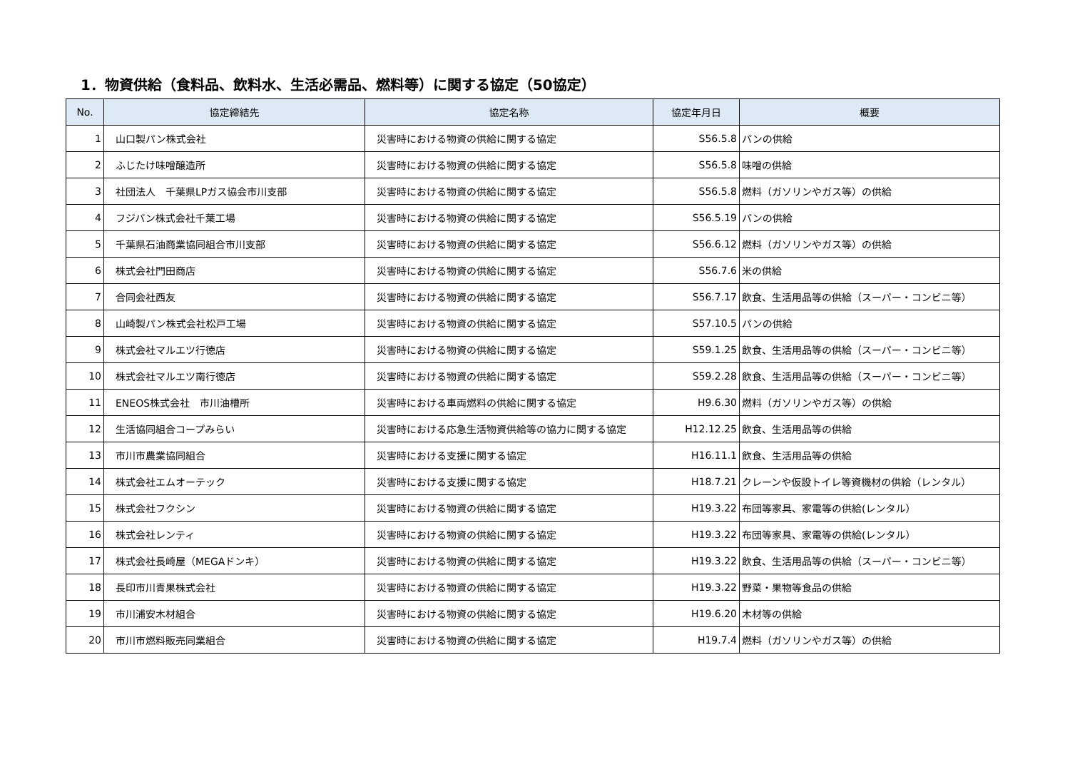1．物資供給（食料品、飲料水、生活必需品、燃料等）に関する協定（50協定）
| No. | 協定締結先 | 協定名称 | 協定年月日 | 概要 |
| --- | --- | --- | --- | --- |
| 1 | 山口製パン株式会社 | 災害時における物資の供給に関する協定 | S56.5.8 | パンの供給 |
| 2 | ふじたけ味噌醸造所 | 災害時における物資の供給に関する協定 | S56.5.8 | 味噌の供給 |
| 3 | 社団法人 千葉県LPガス協会市川支部 | 災害時における物資の供給に関する協定 | S56.5.8 | 燃料（ガソリンやガス等）の供給 |
| 4 | フジパン株式会社千葉工場 | 災害時における物資の供給に関する協定 | S56.5.19 | パンの供給 |
| 5 | 千葉県石油商業協同組合市川支部 | 災害時における物資の供給に関する協定 | S56.6.12 | 燃料（ガソリンやガス等）の供給 |
| 6 | 株式会社門田商店 | 災害時における物資の供給に関する協定 | S56.7.6 | 米の供給 |
| 7 | 合同会社西友 | 災害時における物資の供給に関する協定 | S56.7.17 | 飲食、生活用品等の供給（スーパー・コンビニ等） |
| 8 | 山崎製パン株式会社松戸工場 | 災害時における物資の供給に関する協定 | S57.10.5 | パンの供給 |
| 9 | 株式会社マルエツ行徳店 | 災害時における物資の供給に関する協定 | S59.1.25 | 飲食、生活用品等の供給（スーパー・コンビニ等） |
| 10 | 株式会社マルエツ南行徳店 | 災害時における物資の供給に関する協定 | S59.2.28 | 飲食、生活用品等の供給（スーパー・コンビニ等） |
| 11 | ENEOS株式会社 市川油槽所 | 災害時における車両燃料の供給に関する協定 | H9.6.30 | 燃料（ガソリンやガス等）の供給 |
| 12 | 生活協同組合コープみらい | 災害時における応急生活物資供給等の協力に関する協定 | H12.12.25 | 飲食、生活用品等の供給 |
| 13 | 市川市農業協同組合 | 災害時における支援に関する協定 | H16.11.1 | 飲食、生活用品等の供給 |
| 14 | 株式会社エムオーテック | 災害時における支援に関する協定 | H18.7.21 | クレーンや仮設トイレ等資機材の供給（レンタル） |
| 15 | 株式会社フクシン | 災害時における物資の供給に関する協定 | H19.3.22 | 布団等家具、家電等の供給(レンタル） |
| 16 | 株式会社レンティ | 災害時における物資の供給に関する協定 | H19.3.22 | 布団等家具、家電等の供給(レンタル） |
| 17 | 株式会社長崎屋（MEGAドンキ） | 災害時における物資の供給に関する協定 | H19.3.22 | 飲食、生活用品等の供給（スーパー・コンビニ等） |
| 18 | 長印市川青果株式会社 | 災害時における物資の供給に関する協定 | H19.3.22 | 野菜・果物等食品の供給 |
| 19 | 市川浦安木材組合 | 災害時における物資の供給に関する協定 | H19.6.20 | 木材等の供給 |
| 20 | 市川市燃料販売同業組合 | 災害時における物資の供給に関する協定 | H19.7.4 | 燃料（ガソリンやガス等）の供給 |